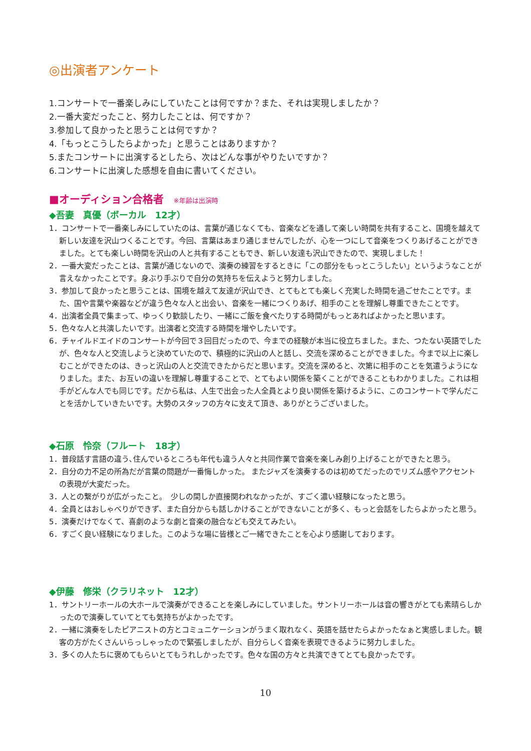◎出演者アンケート
1.コンサートで一番楽しみにしていたことは何ですか？また、それは実現しましたか？
2.一番大変だったこと、努力したことは、何ですか？
3.参加して良かったと思うことは何ですか？
4.「もっとこうしたらよかった」と思うことはありますか？
5.またコンサートに出演するとしたら、次はどんな事がやりたいですか？
6.コンサートに出演した感想を自由に書いてください。
■オーディション合格者 ※年齢は出演時
◆吾妻　真優（ボーカル　12才）
1．コンサートで一番楽しみにしていたのは、言葉が通じなくても、音楽などを通して楽しい時間を共有すること、国境を越えて新しい友達を沢山つくることです。今回、言葉はあまり通じませんでしたが、心を一つにして音楽をつくりあげることができました。とても楽しい時間を沢山の人と共有することもでき、新しい友達も沢山できたので、実現しました！
2．一番大変だったことは、言葉が通じないので、演奏の練習をするときに「この部分をもっとこうしたい」というようなことが言えなかったことです。身ぶり手ぶりで自分の気持ちを伝えようと努力しました。
3．参加して良かったと思うことは、国境を越えて友達が沢山でき、とてもとても楽しく充実した時間を過ごせたことです。また、国や言葉や楽器などが違う色々な人と出会い、音楽を一緒につくりあげ、相手のことを理解し尊重できたことです。
4．出演者全員で集まって、ゆっくり歓談したり、一緒にご飯を食べたりする時間がもっとあればよかったと思います。
5．色々な人と共演したいです。出演者と交流する時間を増やしたいです。
6．チャイルドエイドのコンサートが今回で３回目だったので、今までの経験が本当に役立ちました。また、つたない英語でしたが、色々な人と交流しようと決めていたので、積極的に沢山の人と話し、交流を深めることができました。今まで以上に楽しむことができたのは、きっと沢山の人と交流できたからだと思います。交流を深めると、次第に相手のことを気遣うようになりました。また、お互いの違いを理解し尊重することで、とてもよい関係を築くことができることもわかりました。これは相手がどんな人でも同じです。だから私は、人生で出会った人全員とより良い関係を築けるように、このコンサートで学んだことを活かしていきたいです。大勢のスタッフの方々に支えて頂き、ありがとうございました。
◆石原　怜奈（フルート　18才）
1．普段話す言語の違う､住んでいるところも年代も違う人々と共同作業で音楽を楽しみ創り上げることができたと思う。
2．自分の力不足の所為だが言葉の問題が一番悔しかった。 またジャズを演奏するのは初めてだったのでリズム感やアクセントの表現が大変だった。
3．人との繋がりが広がったこと。　少しの間しか直接関われなかったが、すごく濃い経験になったと思う。
4．全員とはおしゃべりができず、また自分からも話しかけることができないことが多く、もっと会話をしたらよかったと思う。
5．演奏だけでなくて、喜劇のような劇と音楽の融合なども交えてみたい。
6．すごく良い経験になりました。このような場に皆様とご一緒できたことを心より感謝しております。
◆伊藤　修栄（クラリネット　12才）
1．サントリーホールの大ホールで演奏ができることを楽しみにしていました。サントリーホールは音の響きがとても素晴らしかったので演奏していてとても気持ちがよかったです。
2．一緒に演奏をしたピアニストの方とコミュニケーションがうまく取れなく、英語を話せたらよかったなぁと実感しました。観客の方がたくさんいらっしゃったので緊張しましたが、自分らしく音楽を表現できるように努力しました。
3．多くの人たちに褒めてもらいとてもうれしかったです。色々な国の方々と共演できてとても良かったです。
10